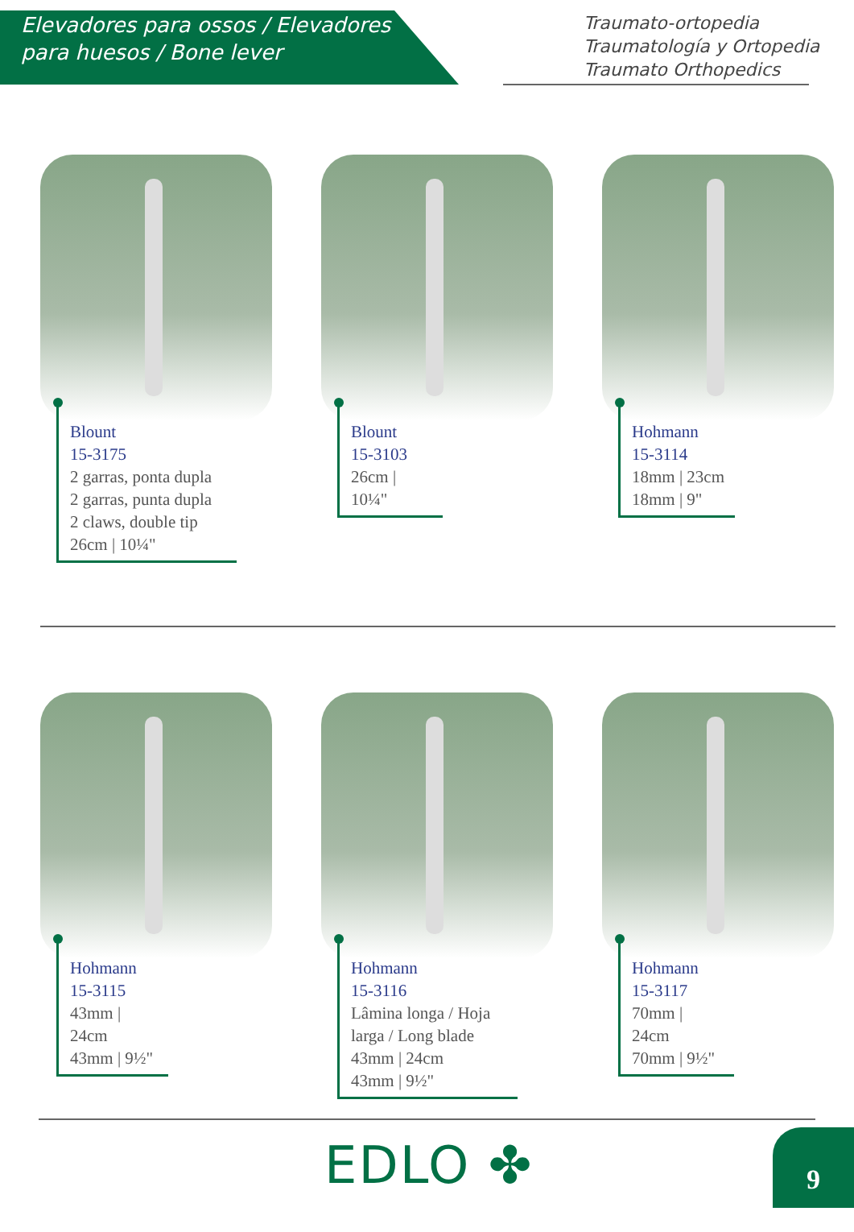Elevadores para ossos / Elevadores para huesos / Bone lever
Traumato-ortopedia
Traumatología y Ortopedia
Traumato Orthopedics
Blount
15-3175
2 garras, ponta dupla
2 garras, punta dupla
2 claws, double tip
26cm | 10¼"
Blount
15-3103
26cm | 10¼"
Hohmann
15-3114
18mm | 23cm
18mm | 9"
Hohmann
15-3115
43mm | 24cm
43mm | 9½"
Hohmann
15-3116
Lâmina longa / Hoja larga / Long blade
43mm | 24cm
43mm | 9½"
Hohmann
15-3117
70mm | 24cm
70mm | 9½"
EDLO ✤ 9